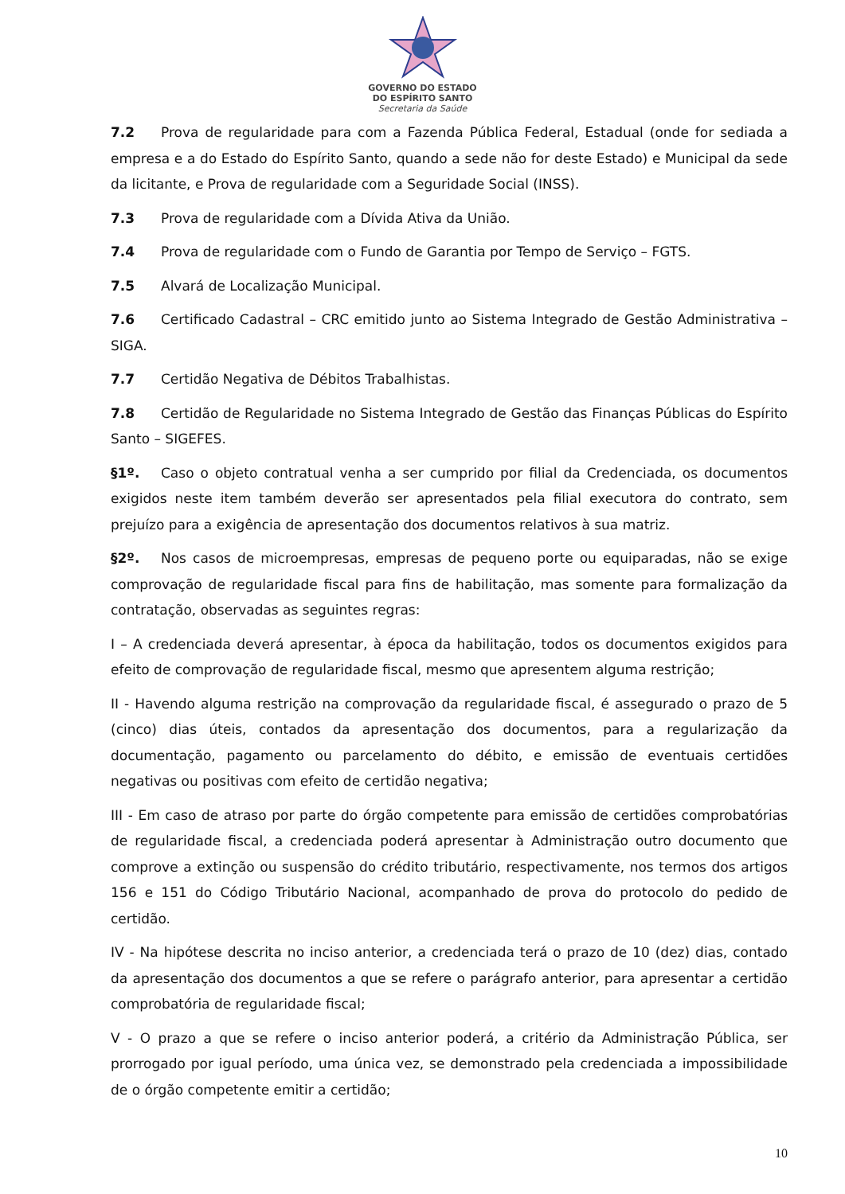GOVERNO DO ESTADO
DO ESPÍRITO SANTO
Secretaria da Saúde
7.2 Prova de regularidade para com a Fazenda Pública Federal, Estadual (onde for sediada a empresa e a do Estado do Espírito Santo, quando a sede não for deste Estado) e Municipal da sede da licitante, e Prova de regularidade com a Seguridade Social (INSS).
7.3 Prova de regularidade com a Dívida Ativa da União.
7.4 Prova de regularidade com o Fundo de Garantia por Tempo de Serviço – FGTS.
7.5 Alvará de Localização Municipal.
7.6 Certificado Cadastral – CRC emitido junto ao Sistema Integrado de Gestão Administrativa – SIGA.
7.7 Certidão Negativa de Débitos Trabalhistas.
7.8 Certidão de Regularidade no Sistema Integrado de Gestão das Finanças Públicas do Espírito Santo – SIGEFES.
§1º. Caso o objeto contratual venha a ser cumprido por filial da Credenciada, os documentos exigidos neste item também deverão ser apresentados pela filial executora do contrato, sem prejuízo para a exigência de apresentação dos documentos relativos à sua matriz.
§2º. Nos casos de microempresas, empresas de pequeno porte ou equiparadas, não se exige comprovação de regularidade fiscal para fins de habilitação, mas somente para formalização da contratação, observadas as seguintes regras:
I – A credenciada deverá apresentar, à época da habilitação, todos os documentos exigidos para efeito de comprovação de regularidade fiscal, mesmo que apresentem alguma restrição;
II - Havendo alguma restrição na comprovação da regularidade fiscal, é assegurado o prazo de 5 (cinco) dias úteis, contados da apresentação dos documentos, para a regularização da documentação, pagamento ou parcelamento do débito, e emissão de eventuais certidões negativas ou positivas com efeito de certidão negativa;
III - Em caso de atraso por parte do órgão competente para emissão de certidões comprobatórias de regularidade fiscal, a credenciada poderá apresentar à Administração outro documento que comprove a extinção ou suspensão do crédito tributário, respectivamente, nos termos dos artigos 156 e 151 do Código Tributário Nacional, acompanhado de prova do protocolo do pedido de certidão.
IV - Na hipótese descrita no inciso anterior, a credenciada terá o prazo de 10 (dez) dias, contado da apresentação dos documentos a que se refere o parágrafo anterior, para apresentar a certidão comprobatória de regularidade fiscal;
V - O prazo a que se refere o inciso anterior poderá, a critério da Administração Pública, ser prorrogado por igual período, uma única vez, se demonstrado pela credenciada a impossibilidade de o órgão competente emitir a certidão;
10